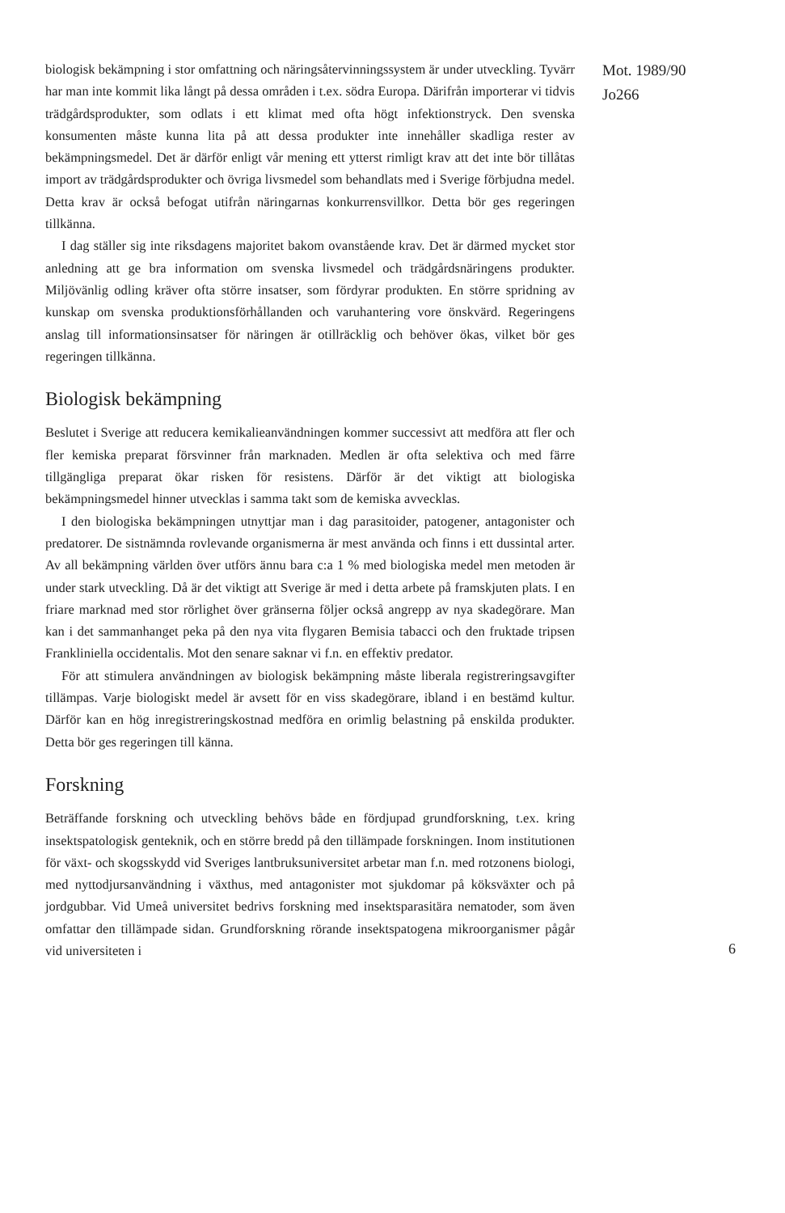biologisk bekämpning i stor omfattning och näringsåtervinningssystem är under utveckling. Tyvärr har man inte kommit lika långt på dessa områden i t.ex. södra Europa. Därifrån importerar vi tidvis trädgårdsprodukter, som odlats i ett klimat med ofta högt infektionstryck. Den svenska konsumenten måste kunna lita på att dessa produkter inte innehåller skadliga rester av bekämpningsmedel. Det är därför enligt vår mening ett ytterst rimligt krav att det inte bör tillåtas import av trädgårdsprodukter och övriga livsmedel som behandlats med i Sverige förbjudna medel. Detta krav är också befogat utifrån näringarnas konkurrensvillkor. Detta bör ges regeringen tillkänna.
I dag ställer sig inte riksdagens majoritet bakom ovanstående krav. Det är därmed mycket stor anledning att ge bra information om svenska livsmedel och trädgårdsnäringens produkter. Miljövänlig odling kräver ofta större insatser, som fördyrar produkten. En större spridning av kunskap om svenska produktionsförhållanden och varuhantering vore önskvärd. Regeringens anslag till informationsinsatser för näringen är otillräcklig och behöver ökas, vilket bör ges regeringen tillkänna.
Biologisk bekämpning
Beslutet i Sverige att reducera kemikalieanvändningen kommer successivt att medföra att fler och fler kemiska preparat försvinner från marknaden. Medlen är ofta selektiva och med färre tillgängliga preparat ökar risken för resistens. Därför är det viktigt att biologiska bekämpningsmedel hinner utvecklas i samma takt som de kemiska avvecklas.
I den biologiska bekämpningen utnyttjar man i dag parasitoider, patogener, antagonister och predatorer. De sistnämnda rovlevande organismerna är mest använda och finns i ett dussintal arter. Av all bekämpning världen över utförs ännu bara c:a 1 % med biologiska medel men metoden är under stark utveckling. Då är det viktigt att Sverige är med i detta arbete på framskjuten plats. I en friare marknad med stor rörlighet över gränserna följer också angrepp av nya skadegörare. Man kan i det sammanhanget peka på den nya vita flygaren Bemisia tabacci och den fruktade tripsen Frankliniella occidentalis. Mot den senare saknar vi f.n. en effektiv predator.
För att stimulera användningen av biologisk bekämpning måste liberala registreringsavgifter tillämpas. Varje biologiskt medel är avsett för en viss skadegörare, ibland i en bestämd kultur. Därför kan en hög inregistreringskostnad medföra en orimlig belastning på enskilda produkter. Detta bör ges regeringen till känna.
Forskning
Beträffande forskning och utveckling behövs både en fördjupad grundforskning, t.ex. kring insektspatologisk genteknik, och en större bredd på den tillämpade forskningen. Inom institutionen för växt- och skogsskydd vid Sveriges lantbruksuniversitet arbetar man f.n. med rotzonens biologi, med nyttodjursanvändning i växthus, med antagonister mot sjukdomar på köksväxter och på jordgubbar. Vid Umeå universitet bedrivs forskning med insektsparasitära nematoder, som även omfattar den tillämpade sidan. Grundforskning rörande insektspatogena mikroorganismer pågår vid universiteten i
Mot. 1989/90
Jo266
6